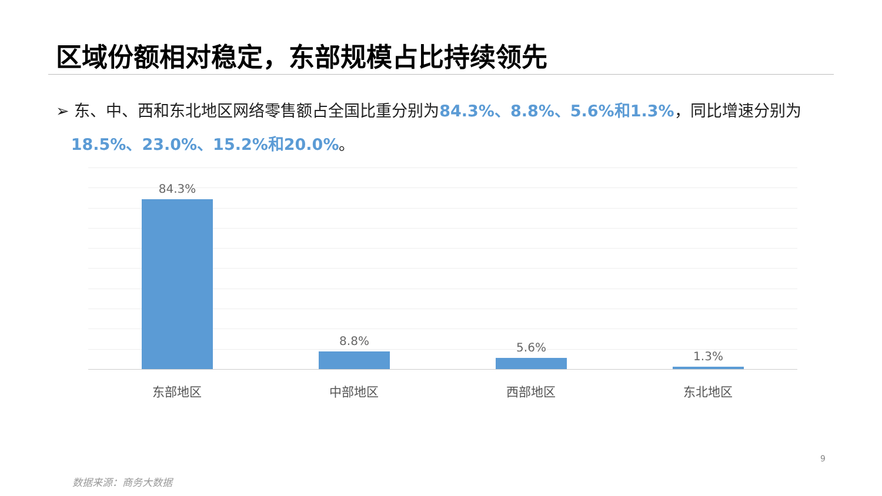区域份额相对稳定，东部规模占比持续领先
➢ 东、中、西和东北地区网络零售额占全国比重分别为84.3%、8.8%、5.6%和1.3%，同比增速分别为
18.5%、23.0%、15.2%和20.0%。
84.3% 8.8% 5.6% 1.3%
东部地区 中部地区 西部地区 东北地区
9
数据来源：商务大数据